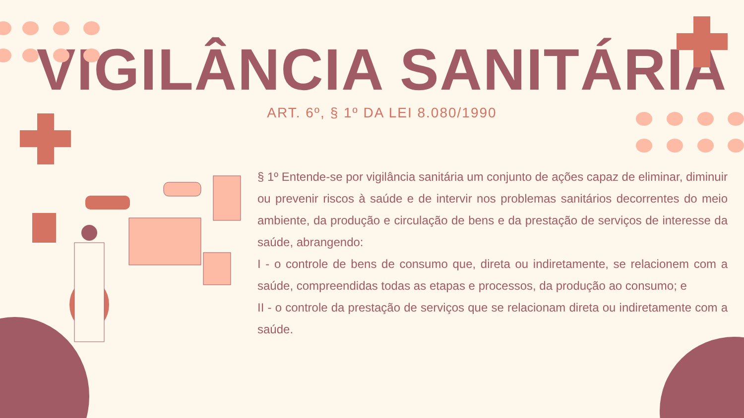VIGILÂNCIA SANITÁRIA
ART. 6º, § 1º DA LEI 8.080/1990
§ 1º Entende-se por vigilância sanitária um conjunto de ações capaz de eliminar, diminuir ou prevenir riscos à saúde e de intervir nos problemas sanitários decorrentes do meio ambiente, da produção e circulação de bens e da prestação de serviços de interesse da saúde, abrangendo:
I - o controle de bens de consumo que, direta ou indiretamente, se relacionem com a saúde, compreendidas todas as etapas e processos, da produção ao consumo; e
II - o controle da prestação de serviços que se relacionam direta ou indiretamente com a saúde.